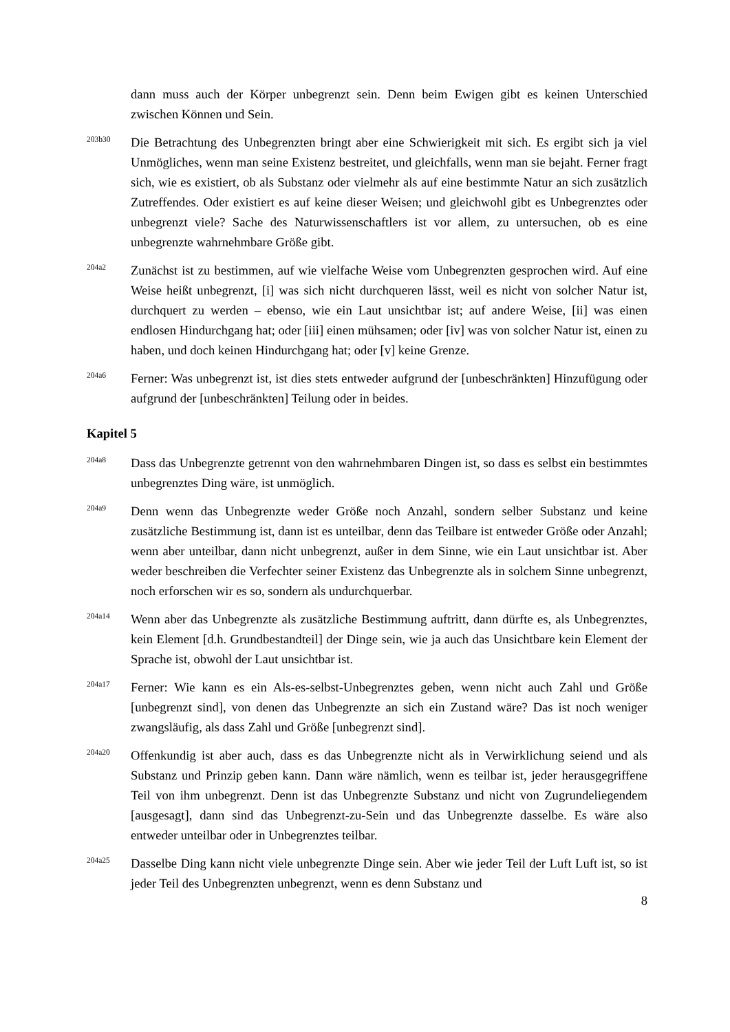dann muss auch der Körper unbegrenzt sein. Denn beim Ewigen gibt es keinen Unterschied zwischen Können und Sein.
203b30
Die Betrachtung des Unbegrenzten bringt aber eine Schwierigkeit mit sich. Es ergibt sich ja viel Unmögliches, wenn man seine Existenz bestreitet, und gleichfalls, wenn man sie bejaht. Ferner fragt sich, wie es existiert, ob als Substanz oder vielmehr als auf eine bestimmte Natur an sich zusätzlich Zutreffendes. Oder existiert es auf keine dieser Weisen; und gleichwohl gibt es Unbegrenztes oder unbegrenzt viele? Sache des Naturwissenschaftlers ist vor allem, zu untersuchen, ob es eine unbegrenzte wahrnehmbare Größe gibt.
204a2
Zunächst ist zu bestimmen, auf wie vielfache Weise vom Unbegrenzten gesprochen wird. Auf eine Weise heißt unbegrenzt, [i] was sich nicht durchqueren lässt, weil es nicht von solcher Natur ist, durchquert zu werden – ebenso, wie ein Laut unsichtbar ist; auf andere Weise, [ii] was einen endlosen Hindurchgang hat; oder [iii] einen mühsamen; oder [iv] was von solcher Natur ist, einen zu haben, und doch keinen Hindurchgang hat; oder [v] keine Grenze.
204a6
Ferner: Was unbegrenzt ist, ist dies stets entweder aufgrund der [unbeschränkten] Hinzufügung oder aufgrund der [unbeschränkten] Teilung oder in beides.
Kapitel 5
204a8
Dass das Unbegrenzte getrennt von den wahrnehmbaren Dingen ist, so dass es selbst ein bestimmtes unbegrenztes Ding wäre, ist unmöglich.
204a9
Denn wenn das Unbegrenzte weder Größe noch Anzahl, sondern selber Substanz und keine zusätzliche Bestimmung ist, dann ist es unteilbar, denn das Teilbare ist entweder Größe oder Anzahl; wenn aber unteilbar, dann nicht unbegrenzt, außer in dem Sinne, wie ein Laut unsichtbar ist. Aber weder beschreiben die Verfechter seiner Existenz das Unbegrenzte als in solchem Sinne unbegrenzt, noch erforschen wir es so, sondern als undurchquerbar.
204a14
Wenn aber das Unbegrenzte als zusätzliche Bestimmung auftritt, dann dürfte es, als Unbegrenztes, kein Element [d.h. Grundbestandteil] der Dinge sein, wie ja auch das Unsichtbare kein Element der Sprache ist, obwohl der Laut unsichtbar ist.
204a17
Ferner: Wie kann es ein Als-es-selbst-Unbegrenztes geben, wenn nicht auch Zahl und Größe [unbegrenzt sind], von denen das Unbegrenzte an sich ein Zustand wäre? Das ist noch weniger zwangsläufig, als dass Zahl und Größe [unbegrenzt sind].
204a20
Offenkundig ist aber auch, dass es das Unbegrenzte nicht als in Verwirklichung seiend und als Substanz und Prinzip geben kann. Dann wäre nämlich, wenn es teilbar ist, jeder herausgegriffene Teil von ihm unbegrenzt. Denn ist das Unbegrenzte Substanz und nicht von Zugrundeliegendem [ausgesagt], dann sind das Unbegrenzt-zu-Sein und das Unbegrenzte dasselbe. Es wäre also entweder unteilbar oder in Unbegrenztes teilbar.
204a25
Dasselbe Ding kann nicht viele unbegrenzte Dinge sein. Aber wie jeder Teil der Luft Luft ist, so ist jeder Teil des Unbegrenzten unbegrenzt, wenn es denn Substanz und
8